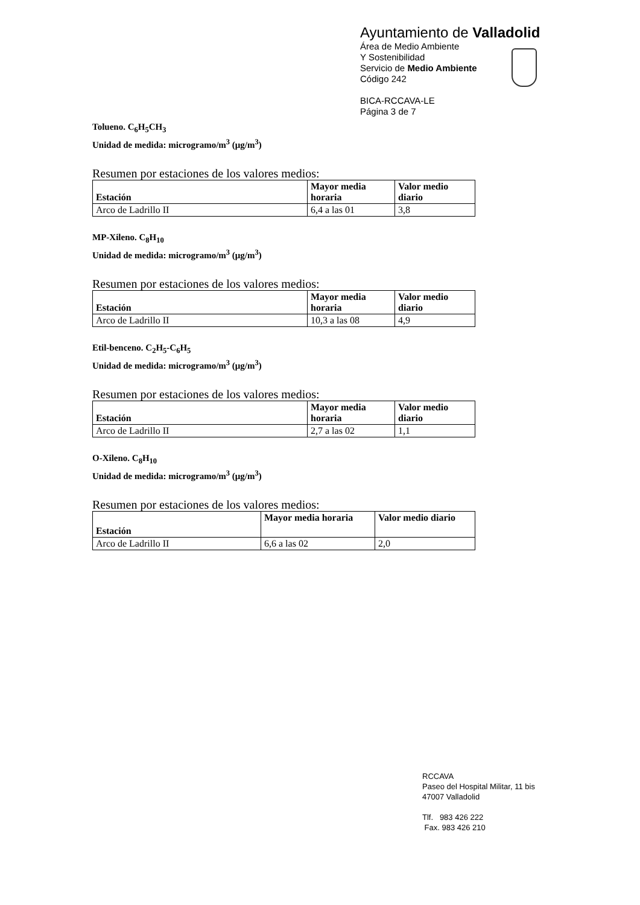Ayuntamiento de Valladolid
Área de Medio Ambiente
Y Sostenibilidad
Servicio de Medio Ambiente
Código 242
BICA-RCCAVA-LE
Página 3 de 7
Tolueno. C<sub>6</sub>H<sub>5</sub>CH<sub>3</sub>
Unidad de medida: microgramo/m<sup>3</sup> (μg/m<sup>3</sup>)
Resumen por estaciones de los valores medios:
| Estación | Mayor media horaria | Valor medio diario |
| --- | --- | --- |
| Arco de Ladrillo II | 6,4 a las 01 | 3,8 |
MP-Xileno. C<sub>8</sub>H<sub>10</sub>
Unidad de medida: microgramo/m<sup>3</sup> (μg/m<sup>3</sup>)
Resumen por estaciones de los valores medios:
| Estación | Mayor media horaria | Valor medio diario |
| --- | --- | --- |
| Arco de Ladrillo II | 10,3 a las 08 | 4,9 |
Etil-benceno. C<sub>2</sub>H<sub>5</sub>-C<sub>6</sub>H<sub>5</sub>
Unidad de medida: microgramo/m<sup>3</sup> (μg/m<sup>3</sup>)
Resumen por estaciones de los valores medios:
| Estación | Mayor media horaria | Valor medio diario |
| --- | --- | --- |
| Arco de Ladrillo II | 2,7 a las 02 | 1,1 |
O-Xileno. C<sub>8</sub>H<sub>10</sub>
Unidad de medida: microgramo/m<sup>3</sup> (μg/m<sup>3</sup>)
Resumen por estaciones de los valores medios:
| Estación | Mayor media horaria | Valor medio diario |
| --- | --- | --- |
| Arco de Ladrillo II | 6,6 a las 02 | 2,0 |
RCCAVA
Paseo del Hospital Militar, 11 bis
47007 Valladolid
Tlf. 983 426 222
Fax. 983 426 210